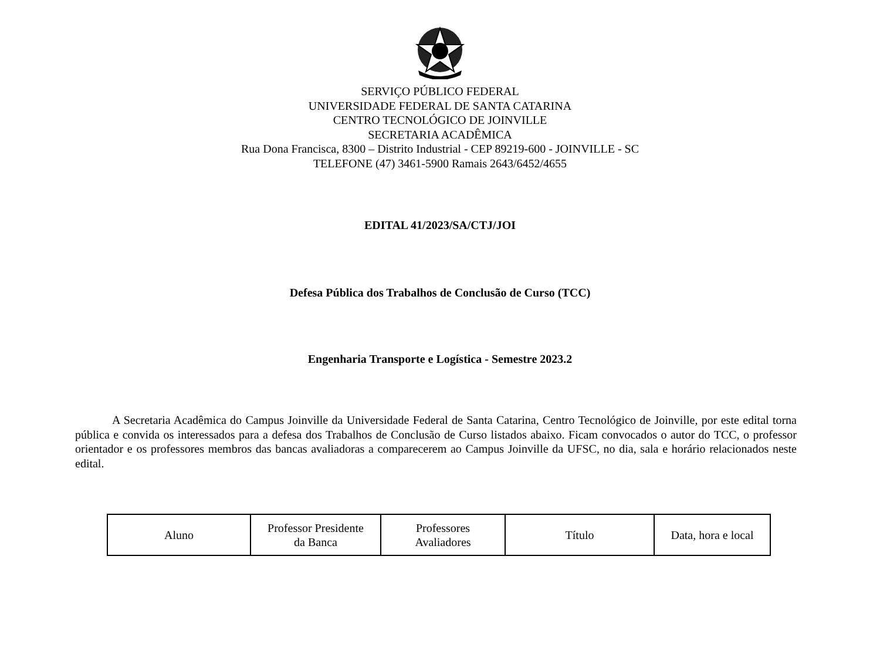SERVIÇO PÚBLICO FEDERAL
UNIVERSIDADE FEDERAL DE SANTA CATARINA
CENTRO TECNOLÓGICO DE JOINVILLE
SECRETARIA ACADÊMICA
Rua Dona Francisca, 8300 – Distrito Industrial - CEP 89219-600 - JOINVILLE - SC
TELEFONE (47) 3461-5900 Ramais 2643/6452/4655
EDITAL 41/2023/SA/CTJ/JOI
Defesa Pública dos Trabalhos de Conclusão de Curso (TCC)
Engenharia Transporte e Logística - Semestre 2023.2
A Secretaria Acadêmica do Campus Joinville da Universidade Federal de Santa Catarina, Centro Tecnológico de Joinville, por este edital torna pública e convida os interessados para a defesa dos Trabalhos de Conclusão de Curso listados abaixo. Ficam convocados o autor do TCC, o professor orientador e os professores membros das bancas avaliadoras a comparecerem ao Campus Joinville da UFSC, no dia, sala e horário relacionados neste edital.
| Aluno | Professor Presidente da Banca | Professores Avaliadores | Título | Data, hora e local |